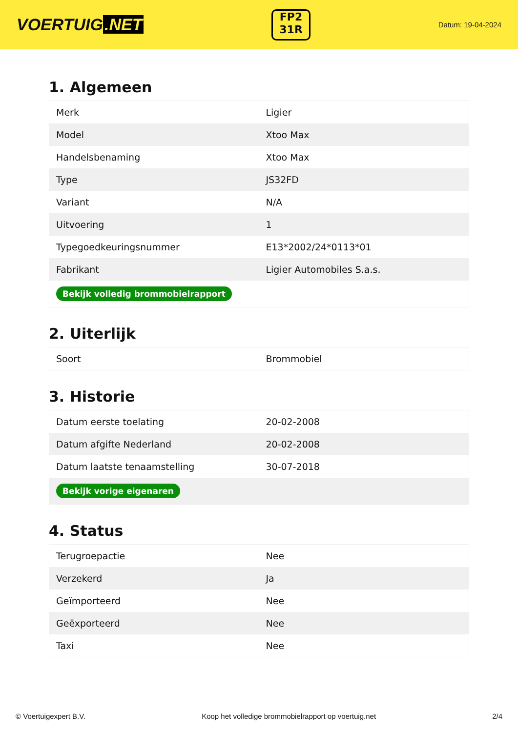VOERTUIG.NET
FP2
31R
Datum: 19-04-2024
1. Algemeen
| Merk | Ligier |
| Model | Xtoo Max |
| Handelsbenaming | Xtoo Max |
| Type | JS32FD |
| Variant | N/A |
| Uitvoering | 1 |
| Typegoedkeuringsnummer | E13*2002/24*0113*01 |
| Fabrikant | Ligier Automobiles S.a.s. |
| Bekijk volledig brommobielrapport | |
2. Uiterlijk
| Soort | Brommobiel |
3. Historie
| Datum eerste toelating | 20-02-2008 |
| Datum afgifte Nederland | 20-02-2008 |
| Datum laatste tenaamstelling | 30-07-2018 |
| Bekijk vorige eigenaren | |
4. Status
| Terugroepactie | Nee |
| Verzekerd | Ja |
| Geïmporteerd | Nee |
| Geëxporteerd | Nee |
| Taxi | Nee |
© Voertuigexpert B.V. Koop het volledige brommobielrapport op voertuig.net 2/4